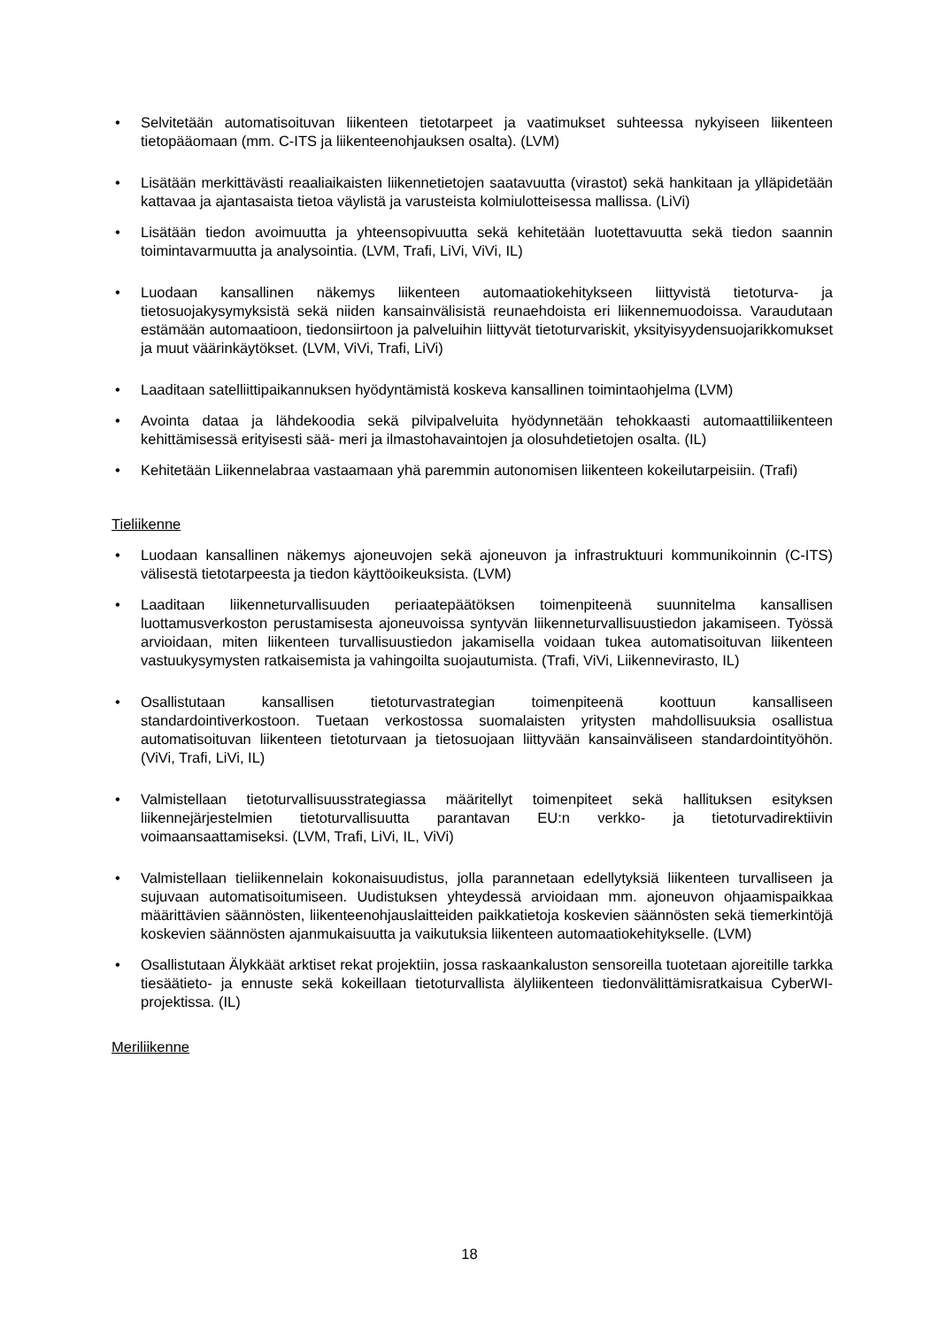Selvitetään automatisoituvan liikenteen tietotarpeet ja vaatimukset suhteessa nykyiseen liikenteen tietopääomaan (mm. C-ITS ja liikenteenohjauksen osalta). (LVM)
Lisätään merkittävästi reaaliaikaisten liikennetietojen saatavuutta (virastot) sekä hankitaan ja ylläpidetään kattavaa ja ajantasaista tietoa väylistä ja varusteista kolmiulotteisessa mallissa. (LiVi)
Lisätään tiedon avoimuutta ja yhteensopivuutta sekä kehitetään luotettavuutta sekä tiedon saannin toimintavarmuutta ja analysointia. (LVM, Trafi, LiVi, ViVi, IL)
Luodaan kansallinen näkemys liikenteen automaatiokehitykseen liittyvistä tietoturva- ja tietosuojakysymyksistä sekä niiden kansainvälisistä reunaehdoista eri liikennemuodoissa. Varaudutaan estämään automaatioon, tiedonsiirtoon ja palveluihin liittyvät tietoturvariskit, yksityisyydensuojarikkomukset ja muut väärinkäytökset. (LVM, ViVi, Trafi, LiVi)
Laaditaan satelliittipaikannuksen hyödyntämistä koskeva kansallinen toimintaohjelma (LVM)
Avointa dataa ja lähdekoodia sekä pilvipalveluita hyödynnetään tehokkaasti automaattiliikenteen kehittämisessä erityisesti sää- meri ja ilmastohavaintojen ja olosuhdetietojen osalta. (IL)
Kehitetään Liikennelabraa vastaamaan yhä paremmin autonomisen liikenteen kokeilutarpeisiin. (Trafi)
Tieliikenne
Luodaan kansallinen näkemys ajoneuvojen sekä ajoneuvon ja infrastruktuuri kommunikoinnin (C-ITS) välisestä tietotarpeesta ja tiedon käyttöoikeuksista. (LVM)
Laaditaan liikenneturvallisuuden periaatepäätöksen toimenpiteenä suunnitelma kansallisen luottamusverkoston perustamisesta ajoneuvoissa syntyvän liikenneturvallisuustiedon jakamiseen. Työssä arvioidaan, miten liikenteen turvallisuustiedon jakamisella voidaan tukea automatisoituvan liikenteen vastuukysymysten ratkaisemista ja vahingoilta suojautumista. (Trafi, ViVi, Liikennevirasto, IL)
Osallistutaan kansallisen tietoturvastrategian toimenpiteenä koottuun kansalliseen standardointiverkostoon. Tuetaan verkostossa suomalaisten yritysten mahdollisuuksia osallistua automatisoituvan liikenteen tietoturvaan ja tietosuojaan liittyvään kansainväliseen standardointityöhön. (ViVi, Trafi, LiVi, IL)
Valmistellaan tietoturvallisuusstrategiassa määritellyt toimenpiteet sekä hallituksen esityksen liikennejärjestelmien tietoturvallisuutta parantavan EU:n verkko- ja tietoturvadirektiivin voimaansaattamiseksi. (LVM, Trafi, LiVi, IL, ViVi)
Valmistellaan tieliikennelain kokonaisuudistus, jolla parannetaan edellytyksiä liikenteen turvalliseen ja sujuvaan automatisoitumiseen. Uudistuksen yhteydessä arvioidaan mm. ajoneuvon ohjaamispaikkaa määrittävien säännösten, liikenteenohjauslaitteiden paikkatietoja koskevien säännösten sekä tiemerkintöjä koskevien säännösten ajanmukaisuutta ja vaikutuksia liikenteen automaatiokehitykselle. (LVM)
Osallistutaan Älykkäät arktiset rekat projektiin, jossa raskaankaluston sensoreilla tuotetaan ajoreitille tarkka tiesäätieto- ja ennuste sekä kokeillaan tietoturvallista älyliikenteen tiedonvälittämisratkaisua CyberWI-projektissa. (IL)
Meriliikenne
18